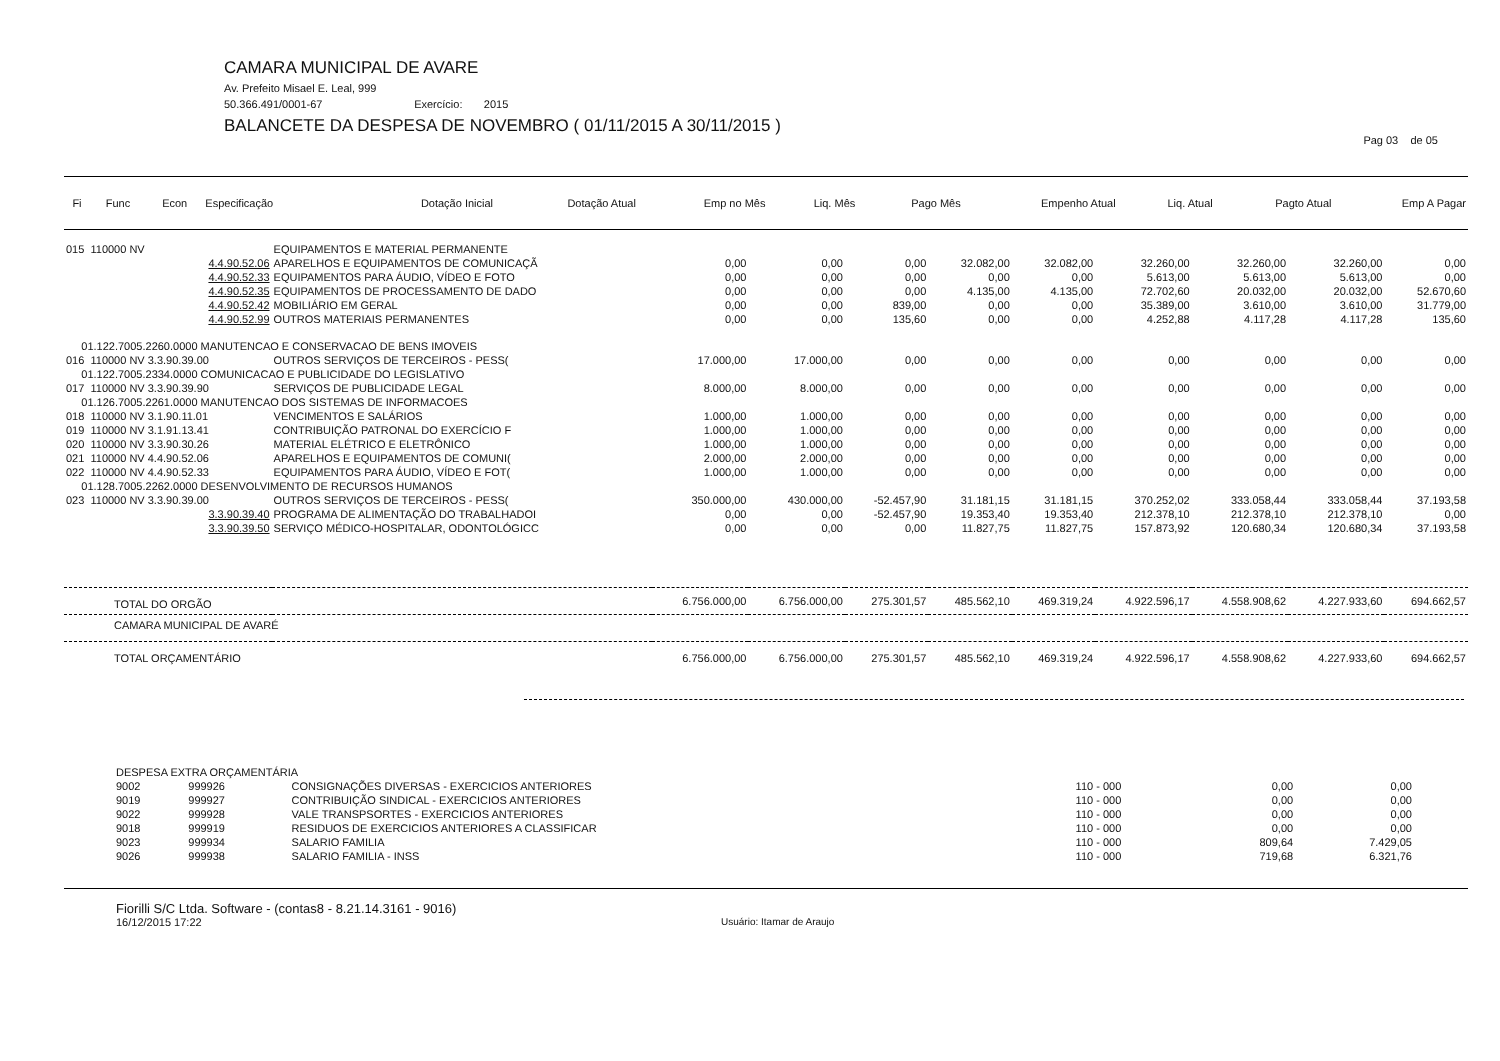CAMARA MUNICIPAL DE AVARE
Av. Prefeito Misael E. Leal, 999
50.366.491/0001-67 Exercício: 2015
BALANCETE DA DESPESA DE NOVEMBRO ( 01/11/2015 A 30/11/2015 )
Pag 03 de 05
| Fi | Func | Econ | Especificação | Dotação Inicial | Dotação Atual | Emp no Mês | Liq. Mês | Pago Mês | Empenho Atual | Liq. Atual | Pagto Atual | Emp A Pagar |
| --- | --- | --- | --- | --- | --- | --- | --- | --- | --- | --- | --- | --- |
| 015 110000 NV | EQUIPAMENTOS E MATERIAL PERMANENTE | | | | | | | | | |
| 4.4.90.52.06 | APARELHOS E EQUIPAMENTOS DE COMUNICAÇÃ | 0,00 | 0,00 | 0,00 | 32.082,00 | 32.082,00 | 32.260,00 | 32.260,00 | 32.260,00 | 0,00 |
| 4.4.90.52.33 | EQUIPAMENTOS PARA ÁUDIO, VÍDEO E FOTO | 0,00 | 0,00 | 0,00 | 0,00 | 0,00 | 5.613,00 | 5.613,00 | 5.613,00 | 0,00 |
| 4.4.90.52.35 | EQUIPAMENTOS DE PROCESSAMENTO DE DADO | 0,00 | 0,00 | 0,00 | 4.135,00 | 4.135,00 | 72.702,60 | 20.032,00 | 20.032,00 | 52.670,60 |
| 4.4.90.52.42 | MOBILIÁRIO EM GERAL | 0,00 | 0,00 | 839,00 | 0,00 | 0,00 | 35.389,00 | 3.610,00 | 3.610,00 | 31.779,00 |
| 4.4.90.52.99 | OUTROS MATERIAIS PERMANENTES | 0,00 | 0,00 | 135,60 | 0,00 | 0,00 | 4.252,88 | 4.117,28 | 4.117,28 | 135,60 |
| 01.122.7005.2260.0000 MANUTENCAO E CONSERVACAO DE BENS IMOVEIS | | | | | | | | | | |
| 016 110000 NV 3.3.90.39.00 | OUTROS SERVIÇOS DE TERCEIROS - PESS( | 17.000,00 | 17.000,00 | 0,00 | 0,00 | 0,00 | 0,00 | 0,00 | 0,00 | 0,00 |
| 01.122.7005.2334.0000 COMUNICACAO E PUBLICIDADE DO LEGISLATIVO | | | | | | | | | | |
| 017 110000 NV 3.3.90.39.90 | SERVIÇOS DE PUBLICIDADE LEGAL | 8.000,00 | 8.000,00 | 0,00 | 0,00 | 0,00 | 0,00 | 0,00 | 0,00 | 0,00 |
| 01.126.7005.2261.0000 MANUTENCAO DOS SISTEMAS DE INFORMACOES | | | | | | | | | | |
| 018 110000 NV 3.1.90.11.01 | VENCIMENTOS E SALÁRIOS | 1.000,00 | 1.000,00 | 0,00 | 0,00 | 0,00 | 0,00 | 0,00 | 0,00 | 0,00 |
| 019 110000 NV 3.1.91.13.41 | CONTRIBUIÇÃO PATRONAL DO EXERCÍCIO F | 1.000,00 | 1.000,00 | 0,00 | 0,00 | 0,00 | 0,00 | 0,00 | 0,00 | 0,00 |
| 020 110000 NV 3.3.90.30.26 | MATERIAL ELÉTRICO E ELETRÔNICO | 1.000,00 | 1.000,00 | 0,00 | 0,00 | 0,00 | 0,00 | 0,00 | 0,00 | 0,00 |
| 021 110000 NV 4.4.90.52.06 | APARELHOS E EQUIPAMENTOS DE COMUNI( | 2.000,00 | 2.000,00 | 0,00 | 0,00 | 0,00 | 0,00 | 0,00 | 0,00 | 0,00 |
| 022 110000 NV 4.4.90.52.33 | EQUIPAMENTOS PARA ÁUDIO, VÍDEO E FOT( | 1.000,00 | 1.000,00 | 0,00 | 0,00 | 0,00 | 0,00 | 0,00 | 0,00 | 0,00 |
| 01.128.7005.2262.0000 DESENVOLVIMENTO DE RECURSOS HUMANOS | | | | | | | | | | |
| 023 110000 NV 3.3.90.39.00 | OUTROS SERVIÇOS DE TERCEIROS - PESS( | 350.000,00 | 430.000,00 | -52.457,90 | 31.181,15 | 31.181,15 | 370.252,02 | 333.058,44 | 333.058,44 | 37.193,58 |
| 3.3.90.39.40 | PROGRAMA DE ALIMENTAÇÃO DO TRABALHADOI | 0,00 | 0,00 | -52.457,90 | 19.353,40 | 19.353,40 | 212.378,10 | 212.378,10 | 212.378,10 | 0,00 |
| 3.3.90.39.50 | SERVIÇO MÉDICO-HOSPITALAR, ODONTOLÓGICC | 0,00 | 0,00 | 0,00 | 11.827,75 | 11.827,75 | 157.873,92 | 120.680,34 | 120.680,34 | 37.193,58 |
| TOTAL DO ORGÃO | | 6.756.000,00 | 6.756.000,00 | 275.301,57 | 485.562,10 | 469.319,24 | 4.922.596,17 | 4.558.908,62 | 4.227.933,60 | 694.662,57 |
| CAMARA MUNICIPAL DE AVARÉ | | | | | | | | | | |
| TOTAL ORÇAMENTÁRIO | | 6.756.000,00 | 6.756.000,00 | 275.301,57 | 485.562,10 | 469.319,24 | 4.922.596,17 | 4.558.908,62 | 4.227.933,60 | 694.662,57 |
| DESPESA EXTRA ORÇAMENTÁRIA | | | | | |
| 9002 | 999926 | CONSIGNAÇÕES DIVERSAS - EXERCICIOS ANTERIORES | 110 - 000 | 0,00 | 0,00 |
| 9019 | 999927 | CONTRIBUIÇÃO SINDICAL - EXERCICIOS ANTERIORES | 110 - 000 | 0,00 | 0,00 |
| 9022 | 999928 | VALE TRANSPSORTES - EXERCICIOS ANTERIORES | 110 - 000 | 0,00 | 0,00 |
| 9018 | 999919 | RESIDUOS DE EXERCICIOS ANTERIORES A CLASSIFICAR | 110 - 000 | 0,00 | 0,00 |
| 9023 | 999934 | SALARIO FAMILIA | 110 - 000 | 809,64 | 7.429,05 |
| 9026 | 999938 | SALARIO FAMILIA - INSS | 110 - 000 | 719,68 | 6.321,76 |
Fiorilli S/C Ltda. Software - (contas8 - 8.21.14.3161 - 9016)
16/12/2015 17:22 Usuário: Itamar de Araujo